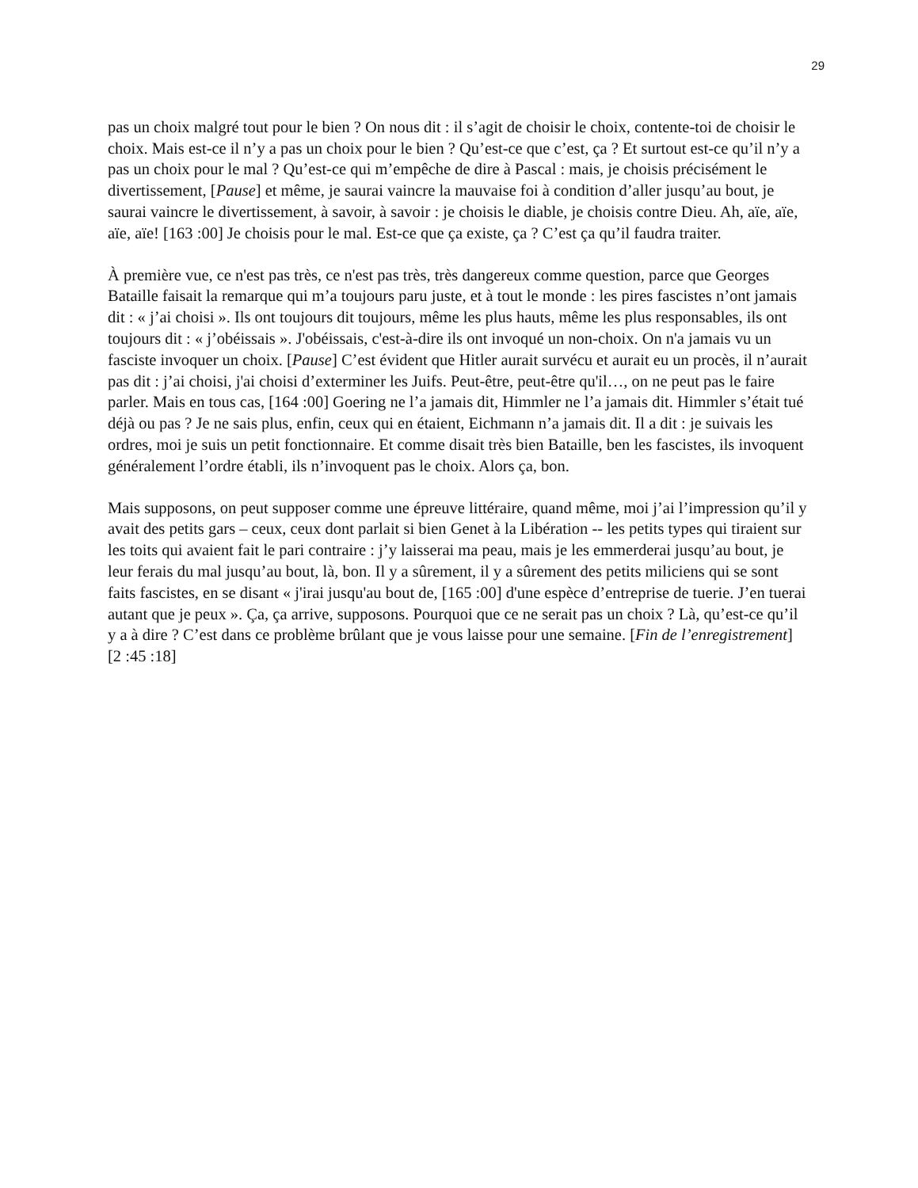29
pas un choix malgré tout pour le bien ? On nous dit : il s’agit de choisir le choix, contente-toi de choisir le choix. Mais est-ce il n’y a pas un choix pour le bien ? Qu’est-ce que c’est, ça ? Et surtout est-ce qu’il n’y a pas un choix pour le mal ? Qu’est-ce qui m’empêche de dire à Pascal : mais, je choisis précisément le divertissement, [Pause] et même, je saurai vaincre la mauvaise foi à condition d’aller jusqu’au bout, je saurai vaincre le divertissement, à savoir, à savoir : je choisis le diable, je choisis contre Dieu. Ah, aïe, aïe, aïe, aïe! [163 :00] Je choisis pour le mal. Est-ce que ça existe, ça ? C’est ça qu’il faudra traiter.
À première vue, ce n'est pas très, ce n'est pas très, très dangereux comme question, parce que Georges Bataille faisait la remarque qui m’a toujours paru juste, et à tout le monde : les pires fascistes n’ont jamais dit : « j’ai choisi ». Ils ont toujours dit toujours, même les plus hauts, même les plus responsables, ils ont toujours dit : « j’obéissais ». J'obéissais, c'est-à-dire ils ont invoqué un non-choix. On n'a jamais vu un fasciste invoquer un choix. [Pause] C’est évident que Hitler aurait survécu et aurait eu un procès, il n’aurait pas dit : j’ai choisi, j'ai choisi d’exterminer les Juifs. Peut-être, peut-être qu'il…, on ne peut pas le faire parler. Mais en tous cas, [164 :00] Goering ne l’a jamais dit, Himmler ne l’a jamais dit. Himmler s’était tué déjà ou pas ? Je ne sais plus, enfin, ceux qui en étaient, Eichmann n’a jamais dit. Il a dit : je suivais les ordres, moi je suis un petit fonctionnaire. Et comme disait très bien Bataille, ben les fascistes, ils invoquent généralement l’ordre établi, ils n’invoquent pas le choix. Alors ça, bon.
Mais supposons, on peut supposer comme une épreuve littéraire, quand même, moi j’ai l’impression qu’il y avait des petits gars – ceux, ceux dont parlait si bien Genet à la Libération -- les petits types qui tiraient sur les toits qui avaient fait le pari contraire : j’y laisserai ma peau, mais je les emmerderai jusqu’au bout, je leur ferais du mal jusqu’au bout, là, bon. Il y a sûrement, il y a sûrement des petits miliciens qui se sont faits fascistes, en se disant « j'irai jusqu'au bout de, [165 :00] d'une espèce d’entreprise de tuerie. J’en tuerai autant que je peux ». Ça, ça arrive, supposons. Pourquoi que ce ne serait pas un choix ? Là, qu’est-ce qu’il y a à dire ? C’est dans ce problème brûlant que je vous laisse pour une semaine. [Fin de l’enregistrement] [2 :45 :18]